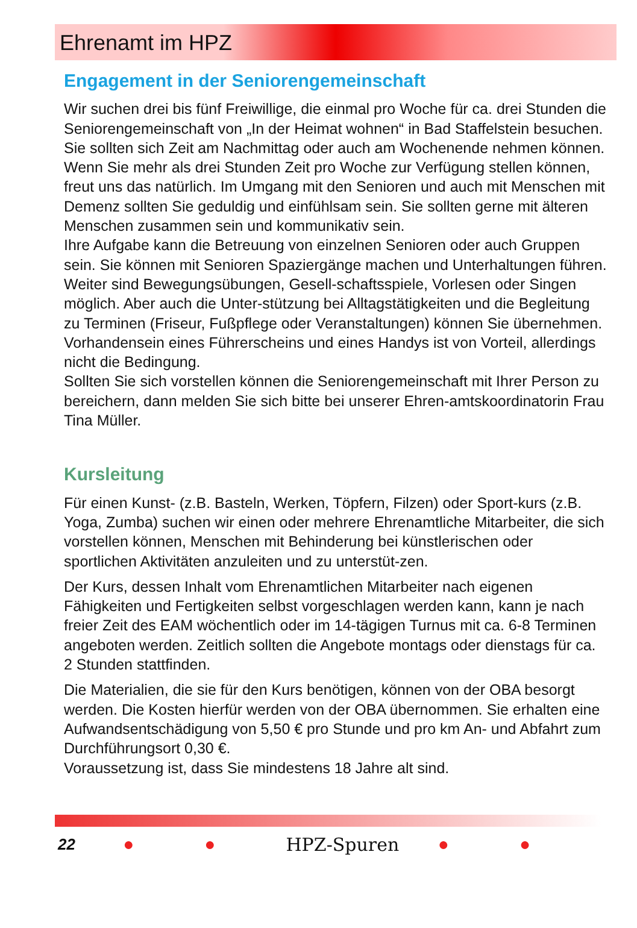Ehrenamt im HPZ
Engagement in der Seniorengemeinschaft
Wir suchen drei bis fünf Freiwillige, die einmal pro Woche für ca. drei Stunden die Seniorengemeinschaft von „In der Heimat wohnen“ in Bad Staffelstein besuchen. Sie sollten sich Zeit am Nachmittag oder auch am Wochenende nehmen können. Wenn Sie mehr als drei Stunden Zeit pro Woche zur Verfügung stellen können, freut uns das natürlich. Im Umgang mit den Senioren und auch mit Menschen mit Demenz sollten Sie geduldig und einfühlsam sein. Sie sollten gerne mit älteren Menschen zusammen sein und kommunikativ sein.
Ihre Aufgabe kann die Betreuung von einzelnen Senioren oder auch Gruppen sein. Sie können mit Senioren Spaziergänge machen und Unterhaltungen führen. Weiter sind Bewegungsübungen, Gesell-schaftsspiele, Vorlesen oder Singen möglich. Aber auch die Unter-stützung bei Alltagstätigkeiten und die Begleitung zu Terminen (Friseur, Fußpflege oder Veranstaltungen) können Sie übernehmen.
Vorhandensein eines Führerscheins und eines Handys ist von Vorteil, allerdings nicht die Bedingung.
Sollten Sie sich vorstellen können die Seniorengemeinschaft mit Ihrer Person zu bereichern, dann melden Sie sich bitte bei unserer Ehren-amtskoordinatorin Frau Tina Müller.
Kursleitung
Für einen Kunst- (z.B. Basteln, Werken, Töpfern, Filzen) oder Sport-kurs (z.B. Yoga, Zumba) suchen wir einen oder mehrere Ehrenamtliche Mitarbeiter, die sich vorstellen können, Menschen mit Behinderung bei künstlerischen oder sportlichen Aktivitäten anzuleiten und zu unterstüt-zen.
Der Kurs, dessen Inhalt vom Ehrenamtlichen Mitarbeiter nach eigenen Fähigkeiten und Fertigkeiten selbst vorgeschlagen werden kann, kann je nach freier Zeit des EAM wöchentlich oder im 14-tägigen Turnus mit ca. 6-8 Terminen angeboten werden. Zeitlich sollten die Angebote montags oder dienstags für ca. 2 Stunden stattfinden.
Die Materialien, die sie für den Kurs benötigen, können von der OBA besorgt werden. Die Kosten hierfür werden von der OBA übernommen. Sie erhalten eine Aufwandsentschädigung von 5,50 € pro Stunde und pro km An- und Abfahrt zum Durchführungsort 0,30 €.
Voraussetzung ist, dass Sie mindestens 18 Jahre alt sind.
22 ● ● HPZ-Spuren ● ●